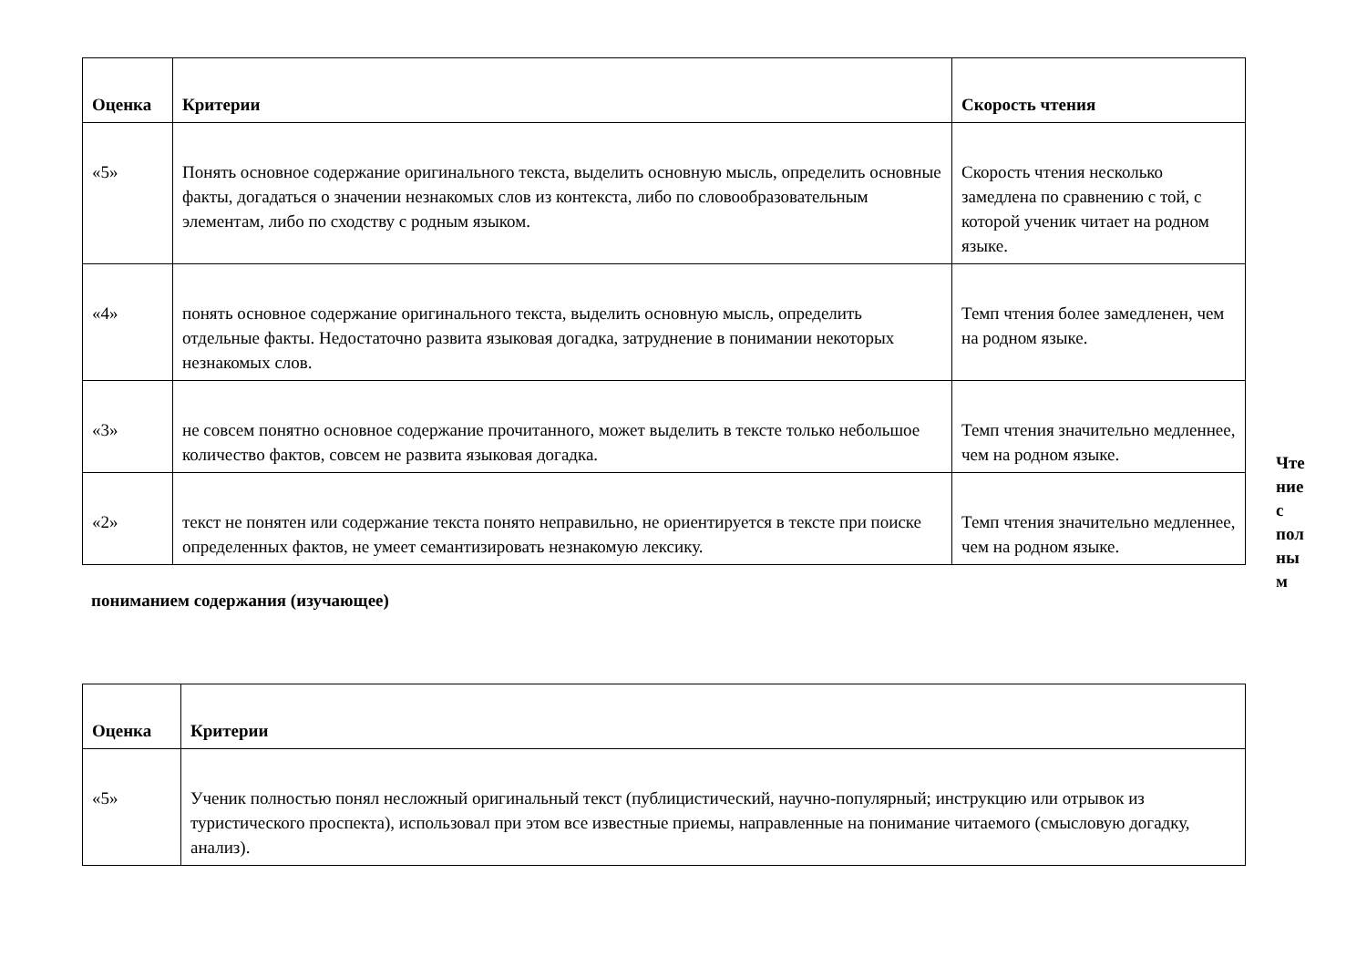| Оценка | Критерии | Скорость чтения |
| --- | --- | --- |
| «5» | Понять основное содержание оригинального текста, выделить основную мысль, определить основные факты, догадаться о значении незнакомых слов из контекста, либо по словообразовательным элементам, либо по сходству с родным языком. | Скорость чтения несколько замедлена по сравнению с той, с которой ученик читает на родном языке. |
| «4» | понять основное содержание оригинального текста, выделить основную мысль, определить отдельные факты. Недостаточно развита языковая догадка, затруднение в понимании некоторых незнакомых слов. | Темп чтения более замедленен, чем на родном языке. |
| «3» | не совсем понятно основное содержание прочитанного, может выделить в тексте только небольшое количество фактов, совсем не развита языковая догадка. | Темп чтения значительно медленнее, чем на родном языке. |
| «2» | текст не понятен или содержание текста понято неправильно, не ориентируется в тексте при поиске определенных фактов, не умеет семантизировать незнакомую лексику. | Темп чтения значительно медленнее, чем на родном языке. |
Чте ние с пол ны м
пониманием содержания (изучающее)
| Оценка | Критерии |
| --- | --- |
| «5» | Ученик полностью понял несложный оригинальный текст (публицистический, научно-популярный; инструкцию или отрывок из туристического проспекта), использовал при этом все известные приемы, направленные на понимание читаемого (смысловую догадку, анализ). |